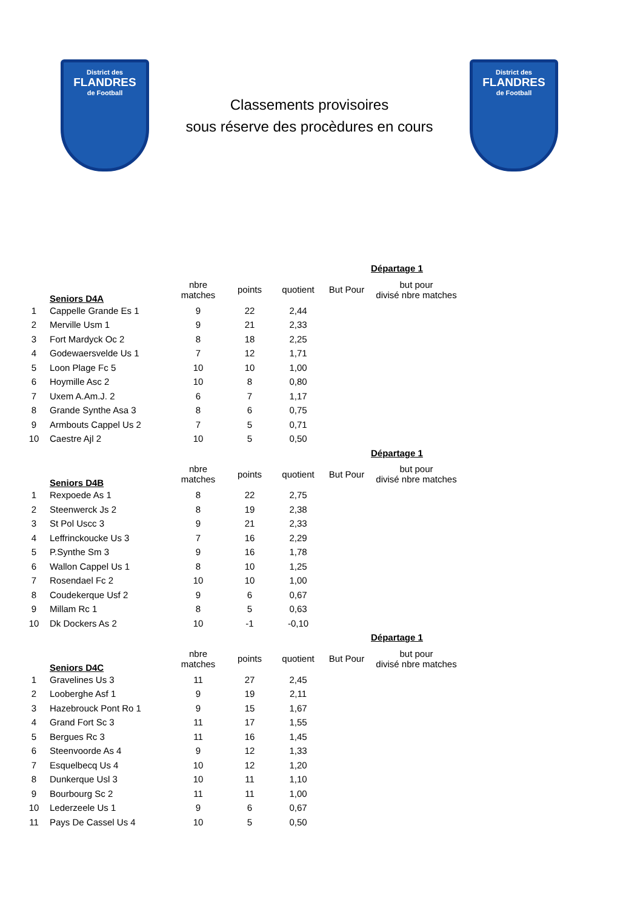District des
FLANDRES
de Football
Classements provisoires
sous réserve des procèdures en cours
District des
FLANDRES
de Football
| | | | | | | Départage 1 |
| | Seniors D4A | nbre matches | points | quotient | But Pour | but pour divisé nbre matches |
| 1 | Cappelle Grande Es 1 | 9 | 22 | 2,44 | | |
| 2 | Merville Usm 1 | 9 | 21 | 2,33 | | |
| 3 | Fort Mardyck Oc 2 | 8 | 18 | 2,25 | | |
| 4 | Godewaersvelde Us 1 | 7 | 12 | 1,71 | | |
| 5 | Loon Plage Fc 5 | 10 | 10 | 1,00 | | |
| 6 | Hoymille Asc 2 | 10 | 8 | 0,80 | | |
| 7 | Uxem A.Am.J. 2 | 6 | 7 | 1,17 | | |
| 8 | Grande Synthe Asa 3 | 8 | 6 | 0,75 | | |
| 9 | Armbouts Cappel Us 2 | 7 | 5 | 0,71 | | |
| 10 | Caestre Ajl 2 | 10 | 5 | 0,50 | | |
| | | | | | | Départage 1 |
| | Seniors D4B | nbre matches | points | quotient | But Pour | but pour divisé nbre matches |
| 1 | Rexpoede As 1 | 8 | 22 | 2,75 | | |
| 2 | Steenwerck Js 2 | 8 | 19 | 2,38 | | |
| 3 | St Pol Uscc 3 | 9 | 21 | 2,33 | | |
| 4 | Leffrinckoucke Us 3 | 7 | 16 | 2,29 | | |
| 5 | P.Synthe Sm 3 | 9 | 16 | 1,78 | | |
| 6 | Wallon Cappel Us 1 | 8 | 10 | 1,25 | | |
| 7 | Rosendael Fc 2 | 10 | 10 | 1,00 | | |
| 8 | Coudekerque Usf 2 | 9 | 6 | 0,67 | | |
| 9 | Millam Rc 1 | 8 | 5 | 0,63 | | |
| 10 | Dk Dockers As 2 | 10 | -1 | -0,10 | | |
| | | | | | | Départage 1 |
| | Seniors D4C | nbre matches | points | quotient | But Pour | but pour divisé nbre matches |
| 1 | Gravelines Us 3 | 11 | 27 | 2,45 | | |
| 2 | Looberghe Asf 1 | 9 | 19 | 2,11 | | |
| 3 | Hazebrouck Pont Ro 1 | 9 | 15 | 1,67 | | |
| 4 | Grand Fort Sc 3 | 11 | 17 | 1,55 | | |
| 5 | Bergues Rc 3 | 11 | 16 | 1,45 | | |
| 6 | Steenvoorde As 4 | 9 | 12 | 1,33 | | |
| 7 | Esquelbecq Us 4 | 10 | 12 | 1,20 | | |
| 8 | Dunkerque Usl 3 | 10 | 11 | 1,10 | | |
| 9 | Bourbourg Sc 2 | 11 | 11 | 1,00 | | |
| 10 | Lederzeele Us 1 | 9 | 6 | 0,67 | | |
| 11 | Pays De Cassel Us 4 | 10 | 5 | 0,50 | | |